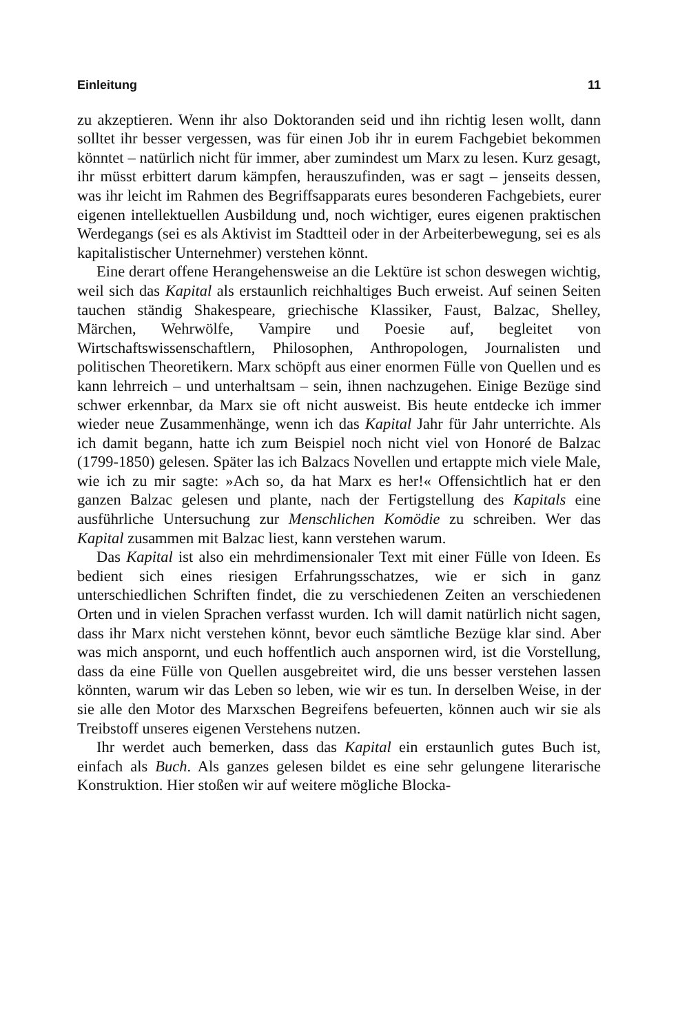Einleitung 11
zu akzeptieren. Wenn ihr also Doktoranden seid und ihn richtig lesen wollt, dann solltet ihr besser vergessen, was für einen Job ihr in eurem Fachgebiet bekommen könntet – natürlich nicht für immer, aber zumindest um Marx zu lesen. Kurz gesagt, ihr müsst erbittert darum kämpfen, herauszufinden, was er sagt – jenseits dessen, was ihr leicht im Rahmen des Begriffsapparats eures besonderen Fachgebiets, eurer eigenen intellektuellen Ausbildung und, noch wichtiger, eures eigenen praktischen Werdegangs (sei es als Aktivist im Stadtteil oder in der Arbeiterbewegung, sei es als kapitalistischer Unternehmer) verstehen könnt.
Eine derart offene Herangehensweise an die Lektüre ist schon deswegen wichtig, weil sich das Kapital als erstaunlich reichhaltiges Buch erweist. Auf seinen Seiten tauchen ständig Shakespeare, griechische Klassiker, Faust, Balzac, Shelley, Märchen, Wehrwölfe, Vampire und Poesie auf, begleitet von Wirtschaftswissenschaftlern, Philosophen, Anthropologen, Journalisten und politischen Theoretikern. Marx schöpft aus einer enormen Fülle von Quellen und es kann lehrreich – und unterhaltsam – sein, ihnen nachzugehen. Einige Bezüge sind schwer erkennbar, da Marx sie oft nicht ausweist. Bis heute entdecke ich immer wieder neue Zusammenhänge, wenn ich das Kapital Jahr für Jahr unterrichte. Als ich damit begann, hatte ich zum Beispiel noch nicht viel von Honoré de Balzac (1799-1850) gelesen. Später las ich Balzacs Novellen und ertappte mich viele Male, wie ich zu mir sagte: »Ach so, da hat Marx es her!« Offensichtlich hat er den ganzen Balzac gelesen und plante, nach der Fertigstellung des Kapitals eine ausführliche Untersuchung zur Menschlichen Komödie zu schreiben. Wer das Kapital zusammen mit Balzac liest, kann verstehen warum.
Das Kapital ist also ein mehrdimensionaler Text mit einer Fülle von Ideen. Es bedient sich eines riesigen Erfahrungsschatzes, wie er sich in ganz unterschiedlichen Schriften findet, die zu verschiedenen Zeiten an verschiedenen Orten und in vielen Sprachen verfasst wurden. Ich will damit natürlich nicht sagen, dass ihr Marx nicht verstehen könnt, bevor euch sämtliche Bezüge klar sind. Aber was mich anspornt, und euch hoffentlich auch anspornen wird, ist die Vorstellung, dass da eine Fülle von Quellen ausgebreitet wird, die uns besser verstehen lassen könnten, warum wir das Leben so leben, wie wir es tun. In derselben Weise, in der sie alle den Motor des Marxschen Begreifens befeuerten, können auch wir sie als Treibstoff unseres eigenen Verstehens nutzen.
Ihr werdet auch bemerken, dass das Kapital ein erstaunlich gutes Buch ist, einfach als Buch. Als ganzes gelesen bildet es eine sehr gelungene literarische Konstruktion. Hier stoßen wir auf weitere mögliche Blocka-